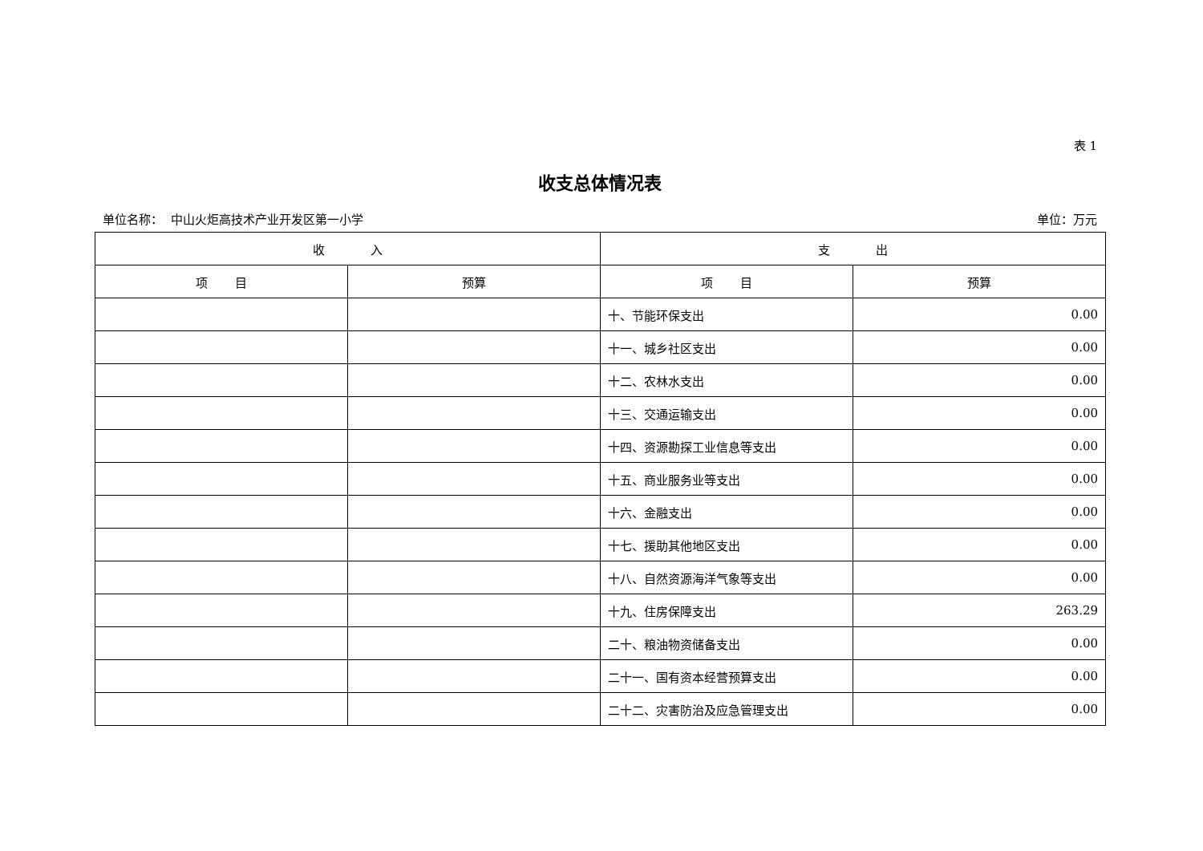表 1
收支总体情况表
单位名称： 中山火炬高技术产业开发区第一小学 单位：万元
| 收 入 | | 支 出 | |
| --- | --- | --- | --- |
| 项 目 | 预算 | 项 目 | 预算 |
| | | 十、节能环保支出 | 0.00 |
| | | 十一、城乡社区支出 | 0.00 |
| | | 十二、农林水支出 | 0.00 |
| | | 十三、交通运输支出 | 0.00 |
| | | 十四、资源勘探工业信息等支出 | 0.00 |
| | | 十五、商业服务业等支出 | 0.00 |
| | | 十六、金融支出 | 0.00 |
| | | 十七、援助其他地区支出 | 0.00 |
| | | 十八、自然资源海洋气象等支出 | 0.00 |
| | | 十九、住房保障支出 | 263.29 |
| | | 二十、粮油物资储备支出 | 0.00 |
| | | 二十一、国有资本经营预算支出 | 0.00 |
| | | 二十二、灾害防治及应急管理支出 | 0.00 |